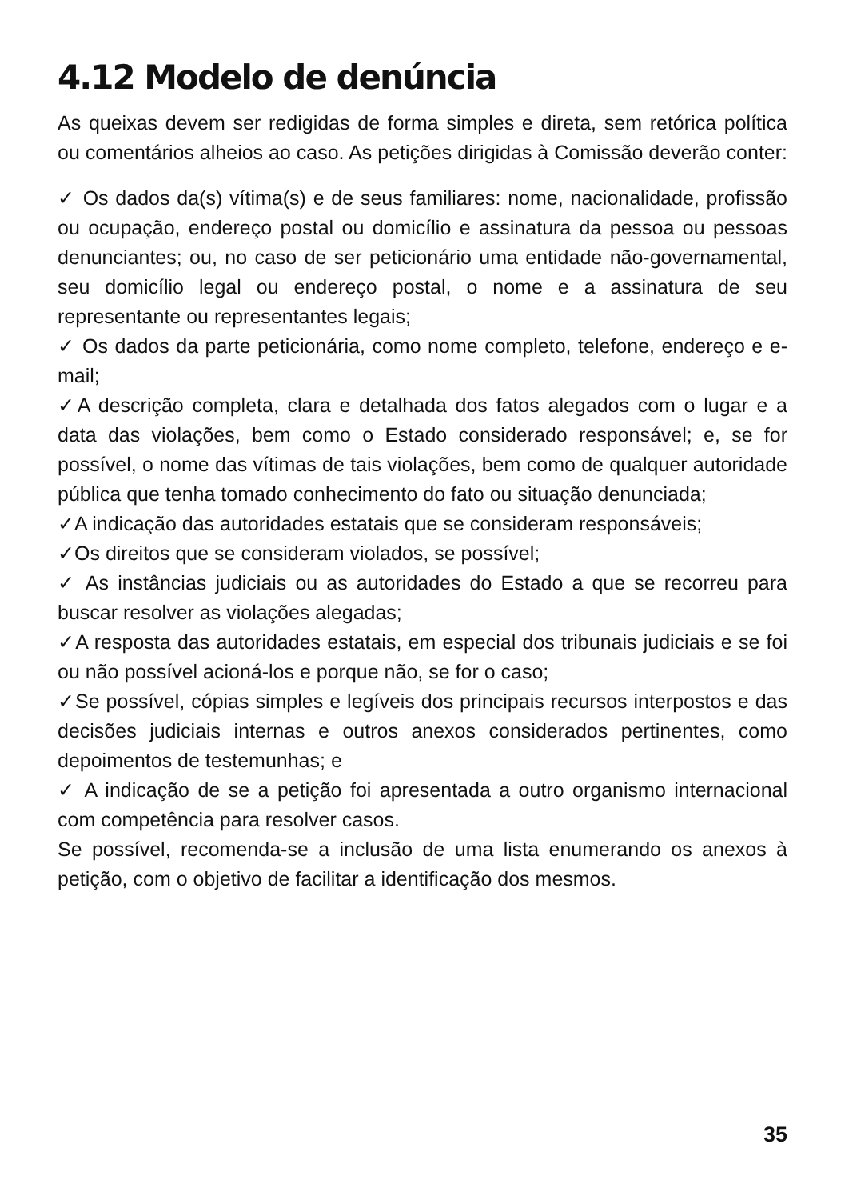4.12 Modelo de denúncia
As queixas devem ser redigidas de forma simples e direta, sem retórica política ou comentários alheios ao caso. As petições dirigidas à Comissão deverão conter:
✓ Os dados da(s) vítima(s) e de seus familiares: nome, nacionalidade, profissão ou ocupação, endereço postal ou domicílio e assinatura da pessoa ou pessoas denunciantes; ou, no caso de ser peticionário uma entidade não-governamental, seu domicílio legal ou endereço postal, o nome e a assinatura de seu representante ou representantes legais;
✓ Os dados da parte peticionária, como nome completo, telefone, endereço e e-mail;
✓A descrição completa, clara e detalhada dos fatos alegados com o lugar e a data das violações, bem como o Estado considerado responsável; e, se for possível, o nome das vítimas de tais violações, bem como de qualquer autoridade pública que tenha tomado conhecimento do fato ou situação denunciada;
✓A indicação das autoridades estatais que se consideram responsáveis;
✓Os direitos que se consideram violados, se possível;
✓ As instâncias judiciais ou as autoridades do Estado a que se recorreu para buscar resolver as violações alegadas;
✓A resposta das autoridades estatais, em especial dos tribunais judiciais e se foi ou não possível acioná-los e porque não, se for o caso;
✓Se possível, cópias simples e legíveis dos principais recursos interpostos e das decisões judiciais internas e outros anexos considerados pertinentes, como depoimentos de testemunhas; e
✓ A indicação de se a petição foi apresentada a outro organismo internacional com competência para resolver casos.
Se possível, recomenda-se a inclusão de uma lista enumerando os anexos à petição, com o objetivo de facilitar a identificação dos mesmos.
35